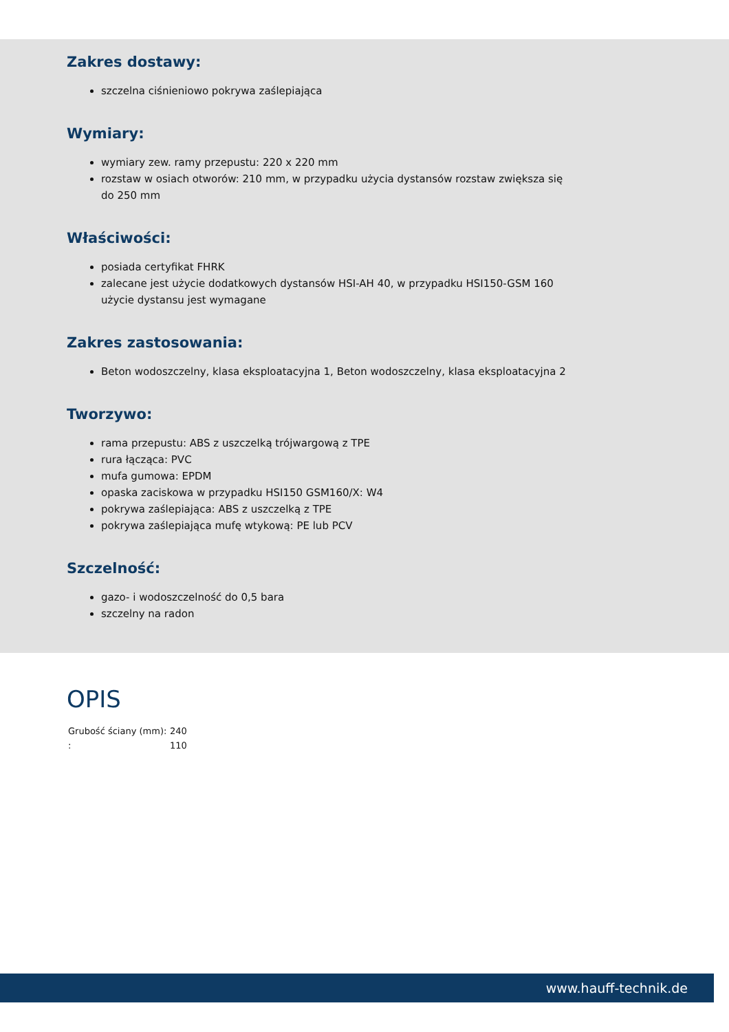Zakres dostawy:
szczelna ciśnieniowo pokrywa zaślepiająca
Wymiary:
wymiary zew. ramy przepustu: 220 x 220 mm
rozstaw w osiach otworów: 210 mm, w przypadku użycia dystansów rozstaw zwiększa się do 250 mm
Właściwości:
posiada certyfikat FHRK
zalecane jest użycie dodatkowych dystansów HSI-AH 40, w przypadku HSI150-GSM 160 użycie dystansu jest wymagane
Zakres zastosowania:
Beton wodoszczelny, klasa eksploatacyjna 1, Beton wodoszczelny, klasa eksploatacyjna 2
Tworzywo:
rama przepustu: ABS z uszczelką trójwargową z TPE
rura łącząca: PVC
mufa gumowa: EPDM
opaska zaciskowa w przypadku HSI150 GSM160/X: W4
pokrywa zaślepiająca: ABS z uszczelką z TPE
pokrywa zaślepiająca mufę wtykową: PE lub PCV
Szczelność:
gazo- i wodoszczelność do 0,5 bara
szczelny na radon
OPIS
| Grubość ściany (mm): | 240 |
| : | 110 |
www.hauff-technik.de